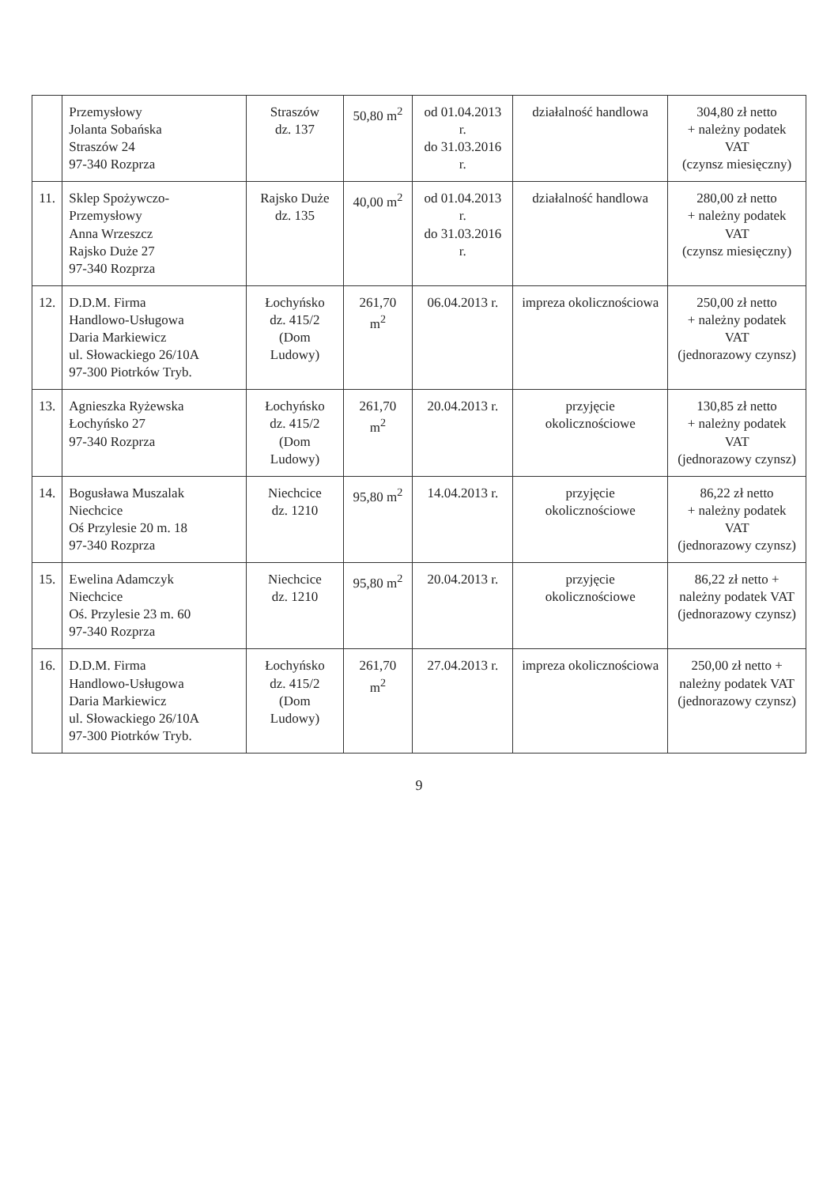| | Przemysłowy Jolanta Sobańska Straszów 24 97-340 Rozprza | Straszów dz. 137 | 50,80 m<sup>2</sup> | od 01.04.2013 r. do 31.03.2016 r. | działalność handlowa | 304,80 zł netto + należny podatek VAT (czynsz miesięczny) |
| 11. | Sklep Spożywczo-Przemysłowy Anna Wrzeszcz Rajsko Duże 27 97-340 Rozprza | Rajsko Duże dz. 135 | 40,00 m<sup>2</sup> | od 01.04.2013 r. do 31.03.2016 r. | działalność handlowa | 280,00 zł netto + należny podatek VAT (czynsz miesięczny) |
| 12. | D.D.M. Firma Handlowo-Usługowa Daria Markiewicz ul. Słowackiego 26/10A 97-300 Piotrków Tryb. | Łochyńsko dz. 415/2 (Dom Ludowy) | 261,70 m<sup>2</sup> | 06.04.2013 r. | impreza okolicznościowa | 250,00 zł netto + należny podatek VAT (jednorazowy czynsz) |
| 13. | Agnieszka Ryżewska Łochyńsko 27 97-340 Rozprza | Łochyńsko dz. 415/2 (Dom Ludowy) | 261,70 m<sup>2</sup> | 20.04.2013 r. | przyjęcie okolicznościowe | 130,85 zł netto + należny podatek VAT (jednorazowy czynsz) |
| 14. | Bogusława Muszalak Niechcice Oś Przylesie 20 m. 18 97-340 Rozprza | Niechcice dz. 1210 | 95,80 m<sup>2</sup> | 14.04.2013 r. | przyjęcie okolicznościowe | 86,22 zł netto + należny podatek VAT (jednorazowy czynsz) |
| 15. | Ewelina Adamczyk Niechcice Oś. Przylesie 23 m. 60 97-340 Rozprza | Niechcice dz. 1210 | 95,80 m<sup>2</sup> | 20.04.2013 r. | przyjęcie okolicznościowe | 86,22 zł netto + należny podatek VAT (jednorazowy czynsz) |
| 16. | D.D.M. Firma Handlowo-Usługowa Daria Markiewicz ul. Słowackiego 26/10A 97-300 Piotrków Tryb. | Łochyńsko dz. 415/2 (Dom Ludowy) | 261,70 m<sup>2</sup> | 27.04.2013 r. | impreza okolicznościowa | 250,00 zł netto + należny podatek VAT (jednorazowy czynsz) |
9